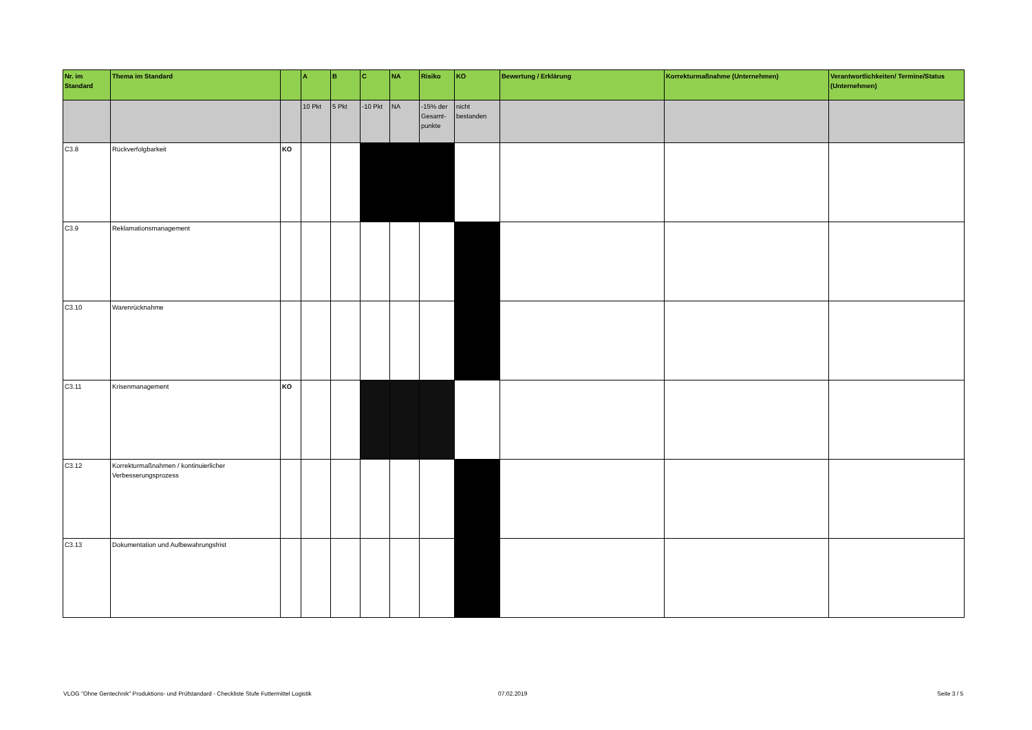| Nr. im Standard | Thema im Standard | | A | B | C | NA | Risiko | KO | Bewertung / Erklärung | Korrekturmaßnahme (Unternehmen) | Verantwortlichkeiten/ Termine/Status (Unternehmen) |
| --- | --- | --- | --- | --- | --- | --- | --- | --- | --- | --- | --- |
| | | | 10 Pkt | 5 Pkt | -10 Pkt | NA | -15% der Gesamt-punkte | nicht bestanden | | | |
| C3.8 | Rückverfolgbarkeit | KO | | | | | | | | | |
| C3.9 | Reklamationsmanagement | | | | | | | | | | |
| C3.10 | Warenrücknahme | | | | | | | | | | |
| C3.11 | Krisenmanagement | KO | | | | | | | | | |
| C3.12 | Korrekturmaßnahmen / kontinuierlicher Verbesserungsprozess | | | | | | | | | | |
| C3.13 | Dokumentation und Aufbewahrungsfrist | | | | | | | | | | |
VLOG "Ohne Gentechnik" Produktions- und Prüfstandard - Checkliste Stufe Futtermittel Logistik
07.02.2019 Seite 3 / 5